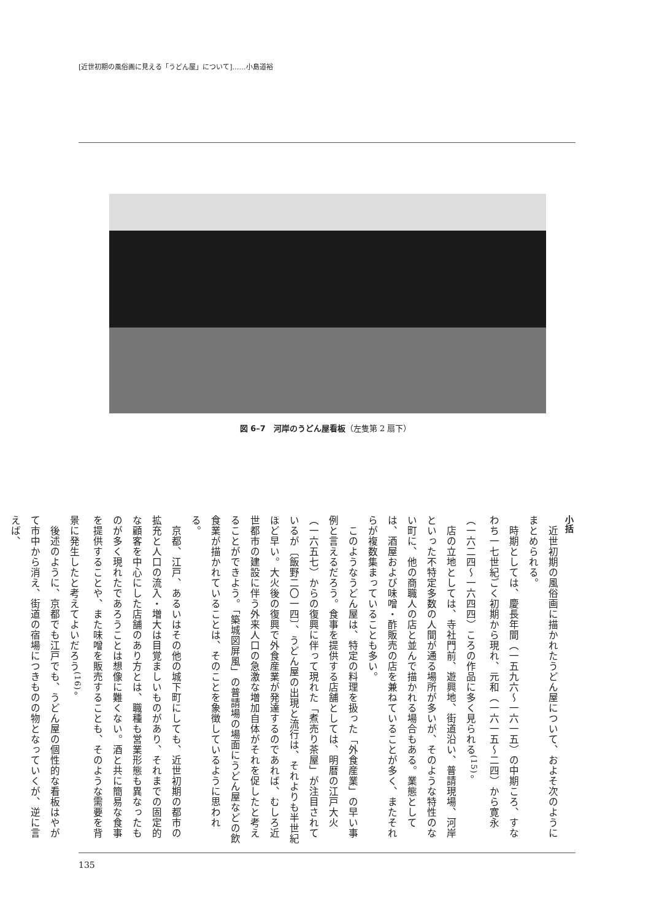[近世初期の風俗画に見える「うどん屋」について]……小島道裕
図 6–7　河岸のうどん屋看板（左隻第 2 扇下）
小括
　近世初期の風俗画に描かれたうどん屋について、およそ次のようにまとめられる。
　時期としては、慶長年間（一五九六〜一六一五）の中期ころ、すなわち一七世紀ごく初期から現れ、元和（一六一五〜二四）から寛永（一六二四〜一六四四）ころの作品に多く見られる<sup>(15)</sup>。
　店の立地としては、寺社門前、遊興地、街道沿い、普請現場、河岸といった不特定多数の人間が通る場所が多いが、そのような特性のない町に、他の商職人の店と並んで描かれる場合もある。業態としては、酒屋および味噌・酢販売の店を兼ねていることが多く、またそれらが複数集まっていることも多い。
　このようなうどん屋は、特定の料理を扱った「外食産業」の早い事例と言えるだろう。食事を提供する店舗としては、明暦の江戸大火（一六五七）からの復興に伴って現れた「煮売り茶屋」が注目されているが〔飯野二〇一四〕、うどん屋の出現と流行は、それよりも半世紀ほど早い。大火後の復興で外食産業が発達するのであれば、むしろ近世都市の建設に伴う外来人口の急激な増加自体がそれを促したと考えることができよう。「築城図屏風」の普請場の場面にうどん屋などの飲食業が描かれていることは、そのことを象徴しているように思われる。
　京都、江戸、あるいはその他の城下町にしても、近世初期の都市の拡充と人口の流入・増大は目覚ましいものがあり、それまでの固定的な顧客を中心にした店舗のあり方とは、職種も営業形態も異なったものが多く現れたであろうことは想像に難くない。酒と共に簡易な食事を提供することや、また味噌を販売することも、そのような需要を背景に発生したと考えてよいだろう<sup>(16)</sup>。
　後述のように、京都でも江戸でも、うどん屋の個性的な看板はやがて市中から消え、街道の宿場につきものの物となっていくが、逆に言えば、
135